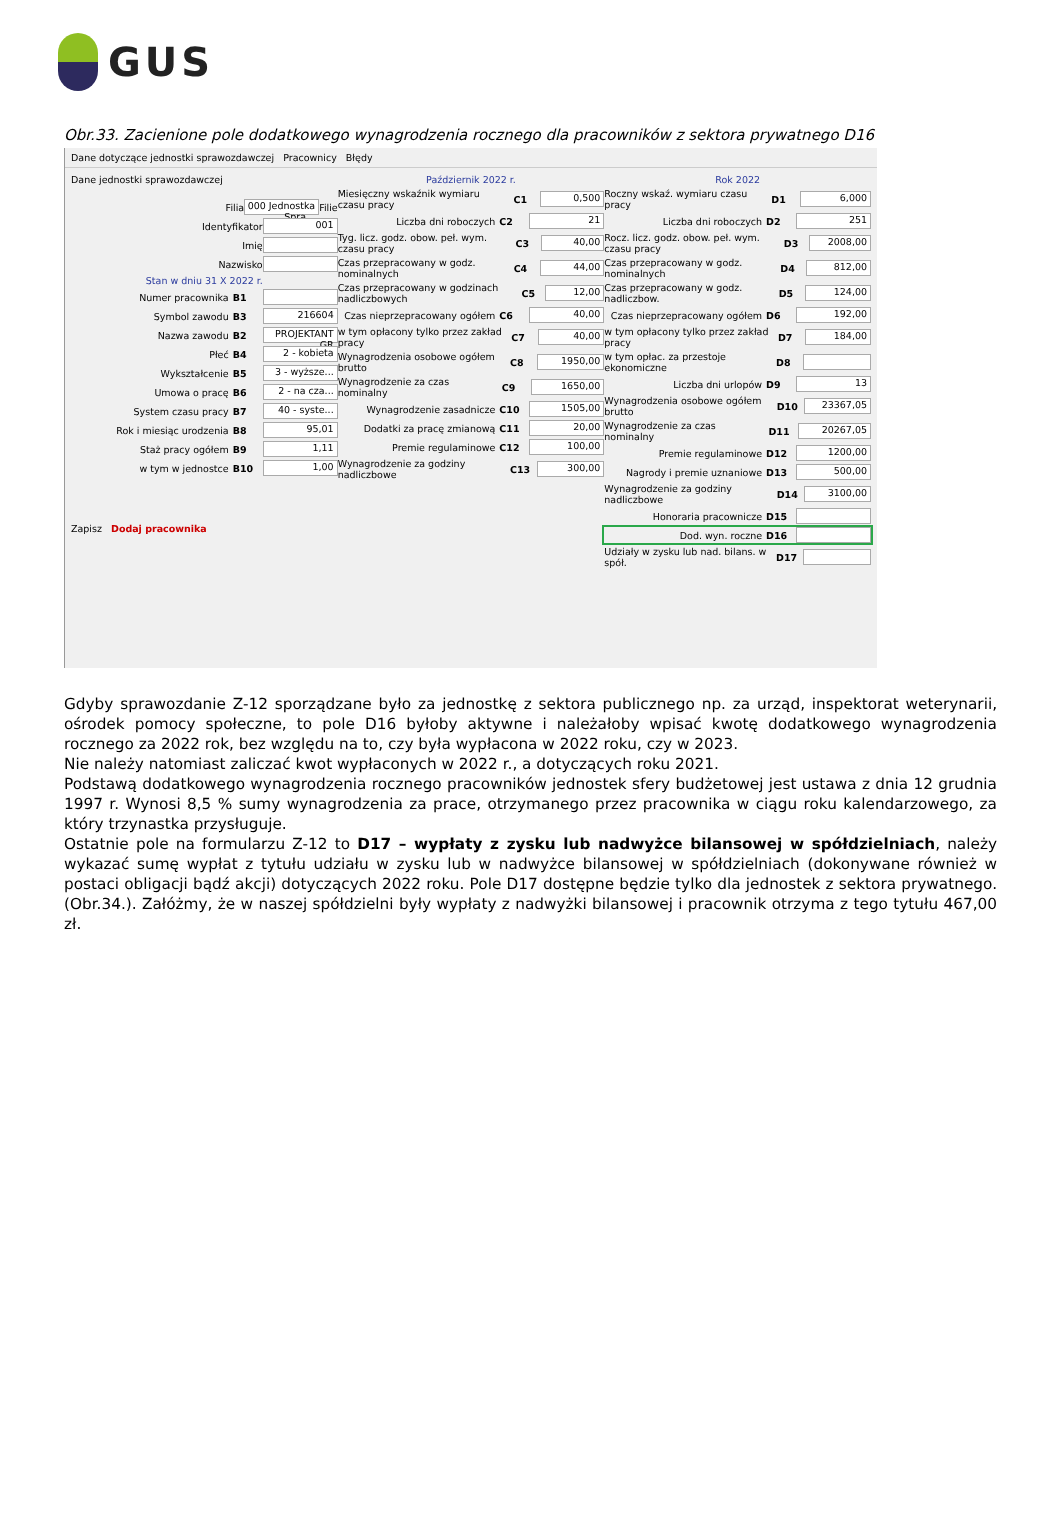GUS
Obr.33. Zacienione pole dodatkowego wynagrodzenia rocznego dla pracowników z sektora prywatnego D16
Dane dotyczące jednostki sprawozdawczej Pracownicy Błędy
Dane jednostki sprawozdawczej
Filia 000 Jednostka Spra... Filie
Identyfikator 001
Imię
Nazwisko
Stan w dniu 31 X 2022 r.
Numer pracownika B1
Symbol zawodu B3 216604
Nazwa zawodu B2 PROJEKTANT GR
Płeć B4 2 - kobieta
Wykształcenie B5 3 - wyższe...
Umowa o pracę B6 2 - na cza...
System czasu pracy B7 40 - syste...
Rok i miesiąc urodzenia B8 95,01
Staż pracy ogółem B9 1,11
w tym w jednostce B10 1,00
Zapisz Dodaj pracownika
Październik 2022 r.
Miesięczny wskaźnik wymiaru czasu pracy C1 0,500
Liczba dni roboczych C2 21
Tyg. licz. godz. obow. peł. wym. czasu pracy C3 40,00
Czas przepracowany w godz. nominalnych C4 44,00
Czas przepracowany w godzinach nadliczbowych C5 12,00
Czas nieprzepracowany ogółem C6 40,00
w tym opłacony tylko przez zakład pracy C7 40,00
Wynagrodzenia osobowe ogółem brutto C8 1950,00
Wynagrodzenie za czas nominalny C9 1650,00
Wynagrodzenie zasadnicze C10 1505,00
Dodatki za pracę zmianową C11 20,00
Premie regulaminowe C12 100,00
Wynagrodzenie za godziny nadliczbowe C13 300,00
Rok 2022
Roczny wskaź. wymiaru czasu pracy D1 6,000
Liczba dni roboczych D2 251
Rocz. licz. godz. obow. peł. wym. czasu pracy D3 2008,00
Czas przepracowany w godz. nominalnych D4 812,00
Czas przepracowany w godz. nadliczbow. D5 124,00
Czas nieprzepracowany ogółem D6 192,00
w tym opłacony tylko przez zakład pracy D7 184,00
w tym opłac. za przestoje ekonomiczne D8
Liczba dni urlopów D9 13
Wynagrodzenia osobowe ogółem brutto D10 23367,05
Wynagrodzenie za czas nominalny D11 20267,05
Premie regulaminowe D12 1200,00
Nagrody i premie uznaniowe D13 500,00
Wynagrodzenie za godziny nadliczbowe D14 3100,00
Honoraria pracownicze D15
Dod. wyn. roczne D16
Udziały w zysku lub nad. bilans. w spół. D17
Gdyby sprawozdanie Z-12 sporządzane było za jednostkę z sektora publicznego np. za urząd, inspektorat weterynarii, ośrodek pomocy społeczne, to pole D16 byłoby aktywne i należałoby wpisać kwotę dodatkowego wynagrodzenia rocznego za 2022 rok, bez względu na to, czy była wypłacona w 2022 roku, czy w 2023.
Nie należy natomiast zaliczać kwot wypłaconych w 2022 r., a dotyczących roku 2021.
Podstawą dodatkowego wynagrodzenia rocznego pracowników jednostek sfery budżetowej jest ustawa z dnia 12 grudnia 1997 r. Wynosi 8,5 % sumy wynagrodzenia za prace, otrzymanego przez pracownika w ciągu roku kalendarzowego, za który trzynastka przysługuje.
Ostatnie pole na formularzu Z-12 to D17 – wypłaty z zysku lub nadwyżce bilansowej w spółdzielniach, należy wykazać sumę wypłat z tytułu udziału w zysku lub w nadwyżce bilansowej w spółdzielniach (dokonywane również w postaci obligacji bądź akcji) dotyczących 2022 roku. Pole D17 dostępne będzie tylko dla jednostek z sektora prywatnego. (Obr.34.). Załóżmy, że w naszej spółdzielni były wypłaty z nadwyżki bilansowej i pracownik otrzyma z tego tytułu 467,00 zł.